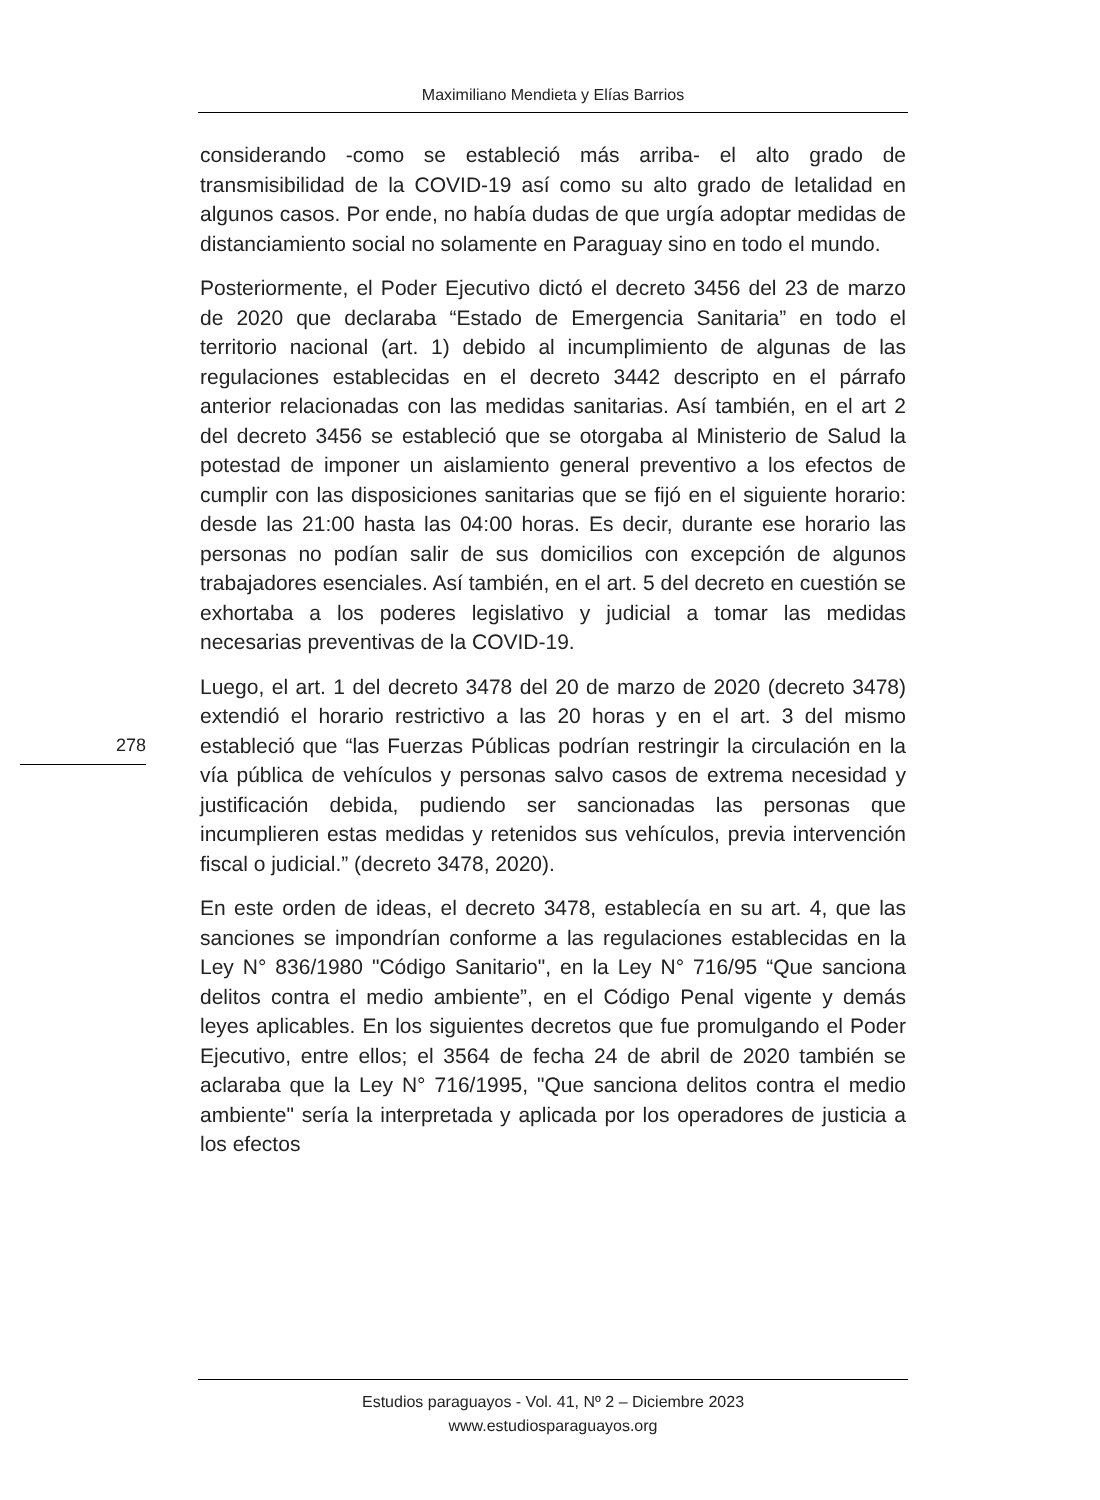Maximiliano Mendieta y Elías Barrios
considerando -como se estableció más arriba- el alto grado de transmisibilidad de la COVID-19 así como su alto grado de letalidad en algunos casos. Por ende, no había dudas de que urgía adoptar medidas de distanciamiento social no solamente en Paraguay sino en todo el mundo.
Posteriormente, el Poder Ejecutivo dictó el decreto 3456 del 23 de marzo de 2020 que declaraba “Estado de Emergencia Sanitaria” en todo el territorio nacional (art. 1) debido al incumplimiento de algunas de las regulaciones establecidas en el decreto 3442 descripto en el párrafo anterior relacionadas con las medidas sanitarias. Así también, en el art 2 del decreto 3456 se estableció que se otorgaba al Ministerio de Salud la potestad de imponer un aislamiento general preventivo a los efectos de cumplir con las disposiciones sanitarias que se fijó en el siguiente horario: desde las 21:00 hasta las 04:00 horas. Es decir, durante ese horario las personas no podían salir de sus domicilios con excepción de algunos trabajadores esenciales. Así también, en el art. 5 del decreto en cuestión se exhortaba a los poderes legislativo y judicial a tomar las medidas necesarias preventivas de la COVID-19.
Luego, el art. 1 del decreto 3478 del 20 de marzo de 2020 (decreto 3478) extendió el horario restrictivo a las 20 horas y en el art. 3 del mismo estableció que “las Fuerzas Públicas podrían restringir la circulación en la vía pública de vehículos y personas salvo casos de extrema necesidad y justificación debida, pudiendo ser sancionadas las personas que incumplieren estas medidas y retenidos sus vehículos, previa intervención fiscal o judicial.” (decreto 3478, 2020).
En este orden de ideas, el decreto 3478, establecía en su art. 4, que las sanciones se impondrían conforme a las regulaciones establecidas en la Ley N° 836/1980 "Código Sanitario", en la Ley N° 716/95 “Que sanciona delitos contra el medio ambiente”, en el Código Penal vigente y demás leyes aplicables. En los siguientes decretos que fue promulgando el Poder Ejecutivo, entre ellos; el 3564 de fecha 24 de abril de 2020 también se aclaraba que la Ley N° 716/1995, "Que sanciona delitos contra el medio ambiente" sería la interpretada y aplicada por los operadores de justicia a los efectos
278
Estudios paraguayos - Vol. 41, Nº 2 – Diciembre 2023
www.estudiosparaguayos.org